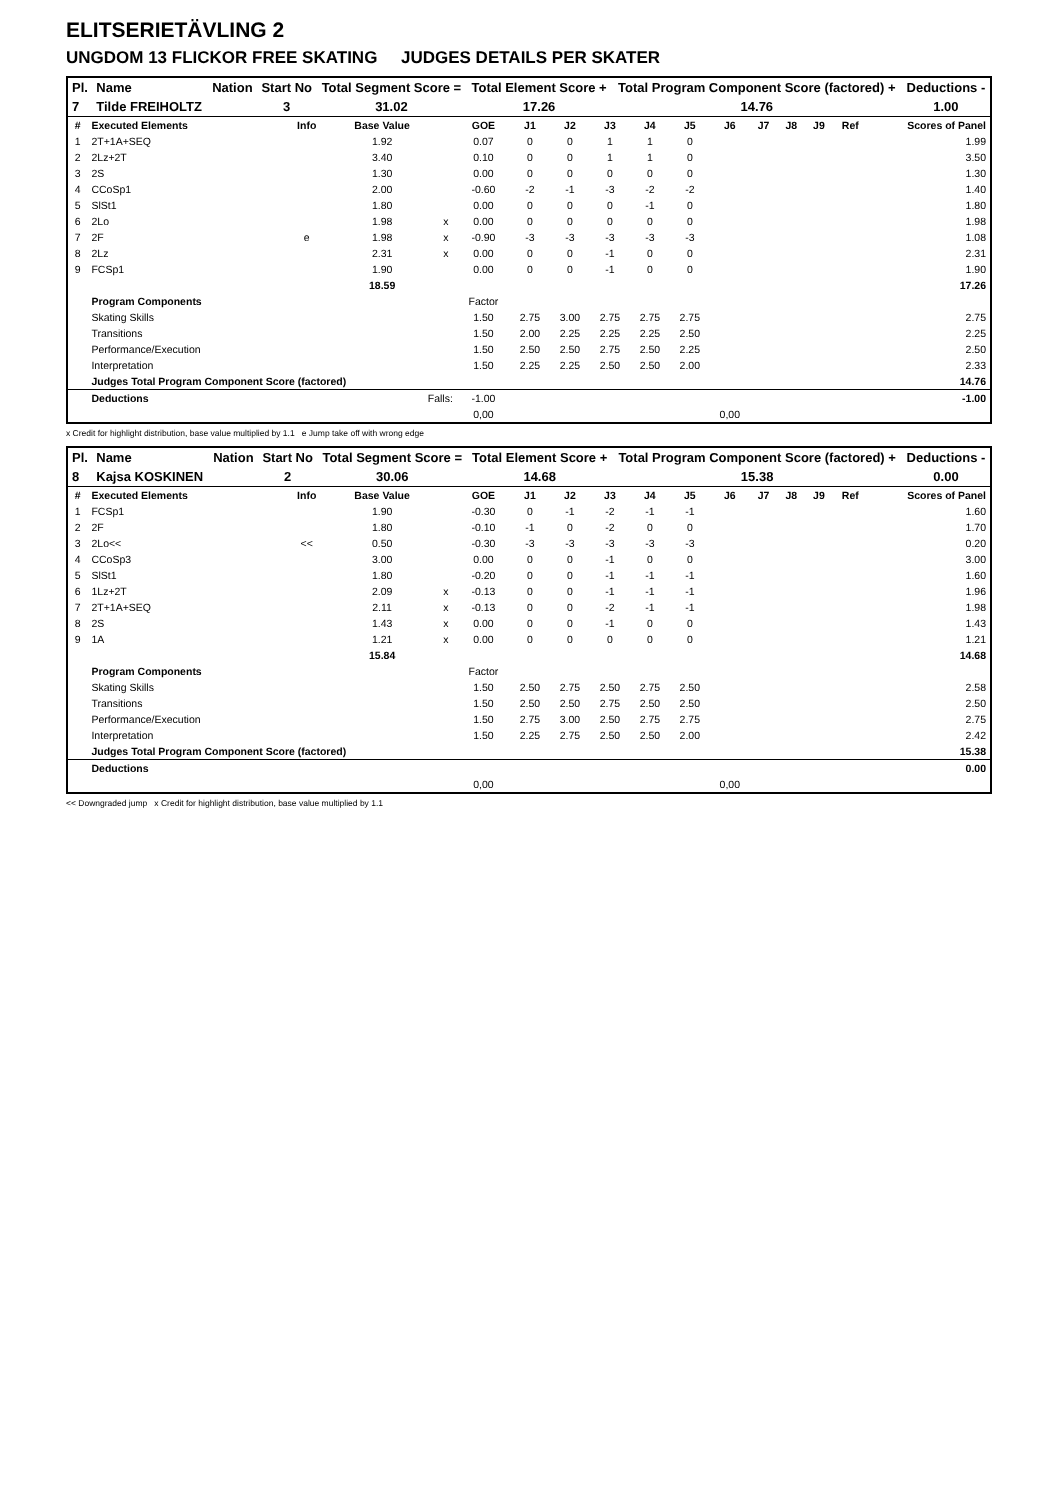ELITSERIETÄVLING 2
UNGDOM 13 FLICKOR FREE SKATING JUDGES DETAILS PER SKATER
| Pl. | Name | Nation | Start No | Total Segment Score = | Total Element Score + | Total Program Component Score (factored) + | Deductions - |
| --- | --- | --- | --- | --- | --- | --- | --- |
| 7 | Tilde FREIHOLTZ | | 3 | 31.02 | 17.26 | 14.76 | 1.00 |
| # | Executed Elements | Info | Base Value | | GOE | J1 | J2 | J3 | J4 | J5 | J6 | J7 | J8 | J9 | Ref | Scores of Panel |
| --- | --- | --- | --- | --- | --- | --- | --- | --- | --- | --- | --- | --- | --- | --- | --- | --- |
| 1 | 2T+1A+SEQ | | 1.92 | | 0.07 | 0 | 0 | 1 | 1 | 0 | | | | | | 1.99 |
| 2 | 2Lz+2T | | 3.40 | | 0.10 | 0 | 0 | 1 | 1 | 0 | | | | | | 3.50 |
| 3 | 2S | | 1.30 | | 0.00 | 0 | 0 | 0 | 0 | 0 | | | | | | 1.30 |
| 4 | CCoSp1 | | 2.00 | | -0.60 | -2 | -1 | -3 | -2 | -2 | | | | | | 1.40 |
| 5 | SlSt1 | | 1.80 | | 0.00 | 0 | 0 | 0 | -1 | 0 | | | | | | 1.80 |
| 6 | 2Lo | | 1.98 | x | 0.00 | 0 | 0 | 0 | 0 | 0 | | | | | | 1.98 |
| 7 | 2F | e | 1.98 | x | -0.90 | -3 | -3 | -3 | -3 | -3 | | | | | | 1.08 |
| 8 | 2Lz | | 2.31 | x | 0.00 | 0 | 0 | -1 | 0 | 0 | | | | | | 2.31 |
| 9 | FCSp1 | | 1.90 | | 0.00 | 0 | 0 | -1 | 0 | 0 | | | | | | 1.90 |
| | | | 18.59 | | | | | | | | | | | | | 17.26 |
| | Program Components | | | | Factor | | | | | | | | | | | |
| | Skating Skills | | | | 1.50 | 2.75 | 3.00 | 2.75 | 2.75 | 2.75 | | | | | | 2.75 |
| | Transitions | | | | 1.50 | 2.00 | 2.25 | 2.25 | 2.25 | 2.50 | | | | | | 2.25 |
| | Performance/Execution | | | | 1.50 | 2.50 | 2.50 | 2.75 | 2.50 | 2.25 | | | | | | 2.50 |
| | Interpretation | | | | 1.50 | 2.25 | 2.25 | 2.50 | 2.50 | 2.00 | | | | | | 2.33 |
| | Judges Total Program Component Score (factored) | | | | | | | | | | | | | | | 14.76 |
| | Deductions | Falls: | | | -1.00 | | | | | | | | | | | -1.00 |
| | | | | | 0,00 | | | | | | 0,00 | | | | | |
x Credit for highlight distribution, base value multiplied by 1.1 e Jump take off with wrong edge
| Pl. | Name | Nation | Start No | Total Segment Score = | Total Element Score + | Total Program Component Score (factored) + | Deductions - |
| --- | --- | --- | --- | --- | --- | --- | --- |
| 8 | Kajsa KOSKINEN | | 2 | 30.06 | 14.68 | 15.38 | 0.00 |
| # | Executed Elements | Info | Base Value | | GOE | J1 | J2 | J3 | J4 | J5 | J6 | J7 | J8 | J9 | Ref | Scores of Panel |
| --- | --- | --- | --- | --- | --- | --- | --- | --- | --- | --- | --- | --- | --- | --- | --- | --- |
| 1 | FCSp1 | | 1.90 | | -0.30 | 0 | -1 | -2 | -1 | -1 | | | | | | 1.60 |
| 2 | 2F | | 1.80 | | -0.10 | -1 | 0 | -2 | 0 | 0 | | | | | | 1.70 |
| 3 | 2Lo<< | << | 0.50 | | -0.30 | -3 | -3 | -3 | -3 | -3 | | | | | | 0.20 |
| 4 | CCoSp3 | | 3.00 | | 0.00 | 0 | 0 | -1 | 0 | 0 | | | | | | 3.00 |
| 5 | SlSt1 | | 1.80 | | -0.20 | 0 | 0 | -1 | -1 | -1 | | | | | | 1.60 |
| 6 | 1Lz+2T | | 2.09 | x | -0.13 | 0 | 0 | -1 | -1 | -1 | | | | | | 1.96 |
| 7 | 2T+1A+SEQ | | 2.11 | x | -0.13 | 0 | 0 | -2 | -1 | -1 | | | | | | 1.98 |
| 8 | 2S | | 1.43 | x | 0.00 | 0 | 0 | -1 | 0 | 0 | | | | | | 1.43 |
| 9 | 1A | | 1.21 | x | 0.00 | 0 | 0 | 0 | 0 | 0 | | | | | | 1.21 |
| | | | 15.84 | | | | | | | | | | | | | 14.68 |
| | Program Components | | | | Factor | | | | | | | | | | | |
| | Skating Skills | | | | 1.50 | 2.50 | 2.75 | 2.50 | 2.75 | 2.50 | | | | | | 2.58 |
| | Transitions | | | | 1.50 | 2.50 | 2.50 | 2.75 | 2.50 | 2.50 | | | | | | 2.50 |
| | Performance/Execution | | | | 1.50 | 2.75 | 3.00 | 2.50 | 2.75 | 2.75 | | | | | | 2.75 |
| | Interpretation | | | | 1.50 | 2.25 | 2.75 | 2.50 | 2.50 | 2.00 | | | | | | 2.42 |
| | Judges Total Program Component Score (factored) | | | | | | | | | | | | | | | 15.38 |
| | Deductions | | | | | | | | | | | | | | | 0.00 |
| | | | | | 0,00 | | | | | | 0,00 | | | | | |
<< Downgraded jump x Credit for highlight distribution, base value multiplied by 1.1